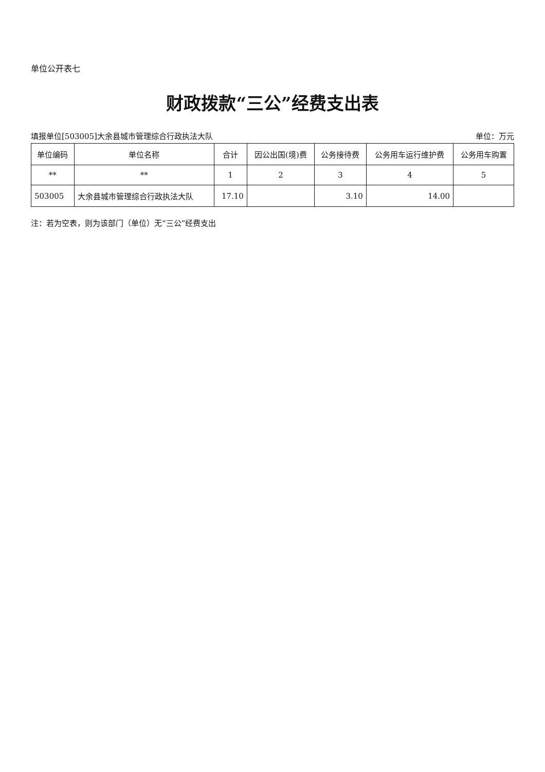单位公开表七
财政拨款“三公”经费支出表
填报单位[503005]大余县城市管理综合行政执法大队 单位：万元
| 单位编码 | 单位名称 | 合计 | 因公出国(境)费 | 公务接待费 | 公务用车运行维护费 | 公务用车购置 |
| --- | --- | --- | --- | --- | --- | --- |
| ** | ** | 1 | 2 | 3 | 4 | 5 |
| 503005 | 大余县城市管理综合行政执法大队 | 17.10 | | 3.10 | 14.00 | |
注：若为空表，则为该部门（单位）无“三公”经费支出